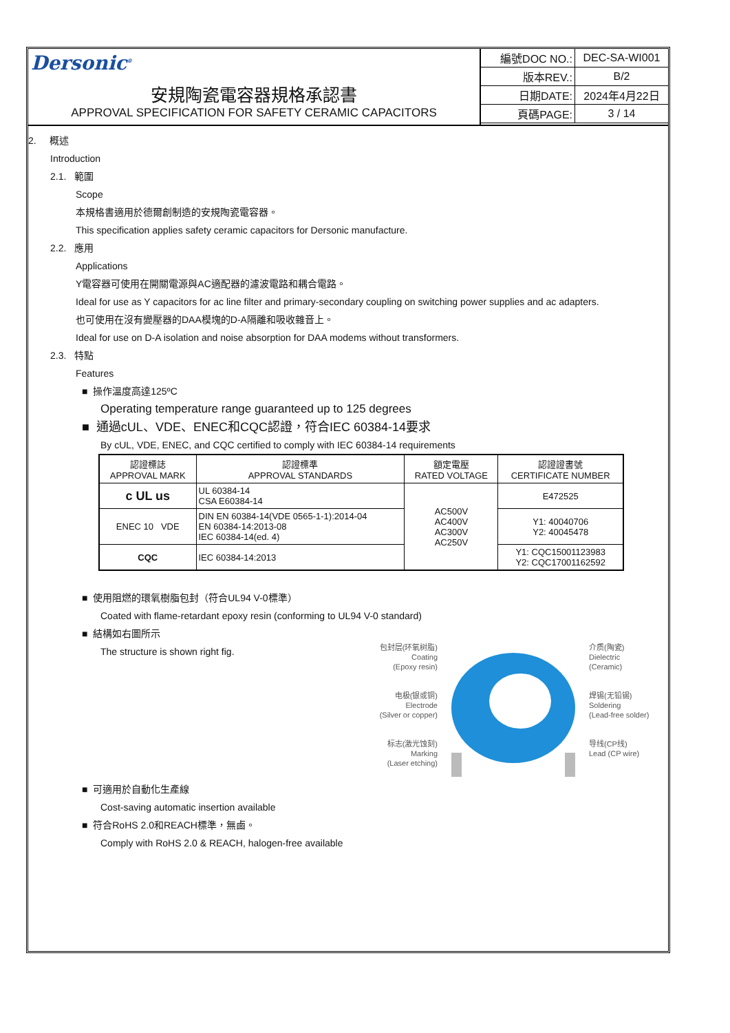Dersonic<sup>®</sup>
安規陶瓷電容器規格承認書
APPROVAL SPECIFICATION FOR SAFETY CERAMIC CAPACITORS
| 編號DOC NO.: | DEC-SA-WI001 |
| 版本REV.: | B/2 |
| 日期DATE: | 2024年4月22日 |
| 頁碼PAGE: | 3 / 14 |
2. 概述
Introduction
2.1. 範圍
Scope
本規格書適用於德爾創制造的安規陶瓷電容器。
This specification applies safety ceramic capacitors for Dersonic manufacture.
2.2. 應用
Applications
Y電容器可使用在開關電源與AC適配器的濾波電路和耦合電路。
Ideal for use as Y capacitors for ac line filter and primary-secondary coupling on switching power supplies and ac adapters.
也可使用在沒有變壓器的DAA模塊的D-A隔離和吸收雜音上。
Ideal for use on D-A isolation and noise absorption for DAA modems without transformers.
2.3. 特點
Features
■ 操作溫度高達125ºC
Operating temperature range guaranteed up to 125 degrees
■ 通過cUL、VDE、ENEC和CQC認證，符合IEC 60384-14要求
By cUL, VDE, ENEC, and CQC certified to comply with IEC 60384-14 requirements
| 認證標誌 APPROVAL MARK | 認證標準 APPROVAL STANDARDS | 額定電壓 RATED VOLTAGE | 認證證書號 CERTIFICATE NUMBER |
| --- | --- | --- | --- |
| c UL us | UL 60384-14 CSA E60384-14 | AC500V AC400V AC300V AC250V | E472525 |
| ENEC 10 VDE | DIN EN 60384-14(VDE 0565-1-1):2014-04 EN 60384-14:2013-08 IEC 60384-14(ed. 4) | | Y1: 40040706 Y2: 40045478 |
| CQC | IEC 60384-14:2013 | | Y1: CQC15001123983 Y2: CQC17001162592 |
■ 使用阻燃的環氧樹脂包封（符合UL94 V-0標準）
Coated with flame-retardant epoxy resin (conforming to UL94 V-0 standard)
■ 結構如右圖所示
The structure is shown right fig.
包封层(环氧树脂)
Coating
(Epoxy resin)
电极(银或铜)
Electrode
(Silver or copper)
标志(激光蚀刻)
Marking
(Laser etching)
介质(陶瓷)
Dielectric
(Ceramic)
焊锡(无铅锡)
Soldering
(Lead-free solder)
导线(CP线)
Lead (CP wire)
■ 可適用於自動化生產線
Cost-saving automatic insertion available
■ 符合RoHS 2.0和REACH標準，無鹵。
Comply with RoHS 2.0 & REACH, halogen-free available